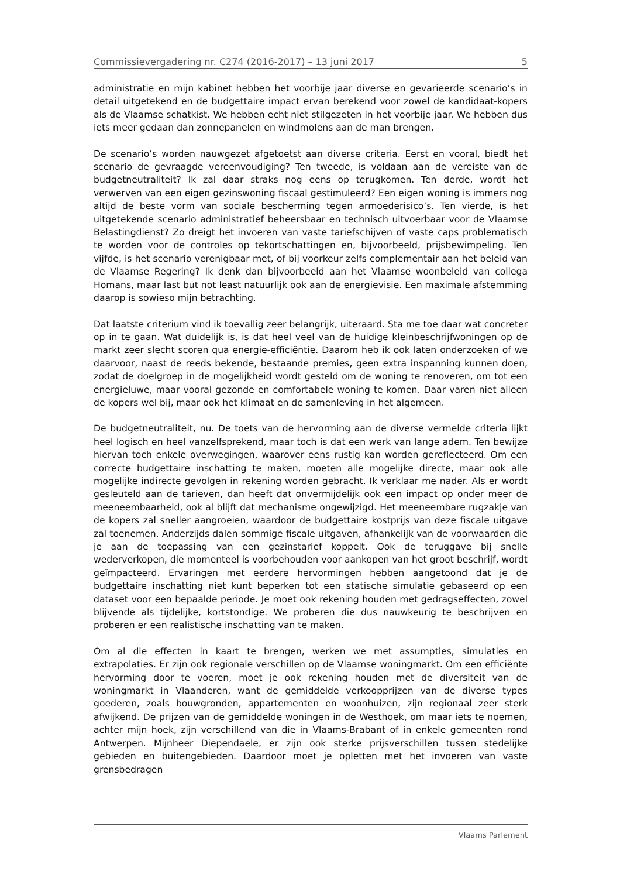Commissievergadering nr. C274 (2016-2017) – 13 juni 2017 5
administratie en mijn kabinet hebben het voorbije jaar diverse en gevarieerde scenario’s in detail uitgetekend en de budgettaire impact ervan berekend voor zowel de kandidaat-kopers als de Vlaamse schatkist. We hebben echt niet stil­gezeten in het voorbije jaar. We hebben dus iets meer gedaan dan zonnepanelen en windmolens aan de man brengen.
De scenario’s worden nauwgezet afgetoetst aan diverse criteria. Eerst en vooral, biedt het scenario de gevraagde vereenvoudiging? Ten tweede, is voldaan aan de vereiste van de budgetneutraliteit? Ik zal daar straks nog eens op terugkomen. Ten derde, wordt het verwerven van een eigen gezinswoning fiscaal gestimuleerd? Een eigen woning is immers nog altijd de beste vorm van sociale bescherming tegen armoederisico’s. Ten vierde, is het uitgetekende scenario administratief beheersbaar en technisch uitvoerbaar voor de Vlaamse Belastingdienst? Zo dreigt het invoeren van vaste tariefschijven of vaste caps problematisch te worden voor de controles op tekortschattingen en, bijvoorbeeld, prijsbewimpeling. Ten vijfde, is het scenario verenigbaar met, of bij voorkeur zelfs complementair aan het beleid van de Vlaamse Regering? Ik denk dan bijvoorbeeld aan het Vlaamse woonbeleid van collega Homans, maar last but not least natuurlijk ook aan de energievisie. Een maximale afstemming daarop is sowieso mijn betrachting.
Dat laatste criterium vind ik toevallig zeer belangrijk, uiteraard. Sta me toe daar wat concreter op in te gaan. Wat duidelijk is, is dat heel veel van de huidige kleinbeschrijfwoningen op de markt zeer slecht scoren qua energie-efficiëntie. Daarom heb ik ook laten onderzoeken of we daarvoor, naast de reeds bekende, bestaande premies, geen extra inspanning kunnen doen, zodat de doelgroep in de mogelijkheid wordt gesteld om de woning te renoveren, om tot een energieluwe, maar vooral gezonde en comfortabele woning te komen. Daar varen niet alleen de kopers wel bij, maar ook het klimaat en de samenleving in het algemeen.
De budgetneutraliteit, nu. De toets van de hervorming aan de diverse vermelde criteria lijkt heel logisch en heel vanzelfsprekend, maar toch is dat een werk van lange adem. Ten bewijze hiervan toch enkele overwegingen, waarover eens rustig kan worden gereflecteerd. Om een correcte budgettaire inschatting te maken, moeten alle mogelijke directe, maar ook alle mogelijke indirecte gevolgen in rekening worden gebracht. Ik verklaar me nader. Als er wordt gesleuteld aan de tarieven, dan heeft dat onvermijdelijk ook een impact op onder meer de mee­neembaarheid, ook al blijft dat mechanisme ongewijzigd. Het meeneembare rugzakje van de kopers zal sneller aangroeien, waardoor de budgettaire kostprijs van deze fiscale uitgave zal toenemen. Anderzijds dalen sommige fiscale uitgaven, afhankelijk van de voorwaarden die je aan de toepassing van een gezinstarief koppelt. Ook de teruggave bij snelle wederverkopen, die momenteel is voor­behouden voor aankopen van het groot beschrijf, wordt geïmpacteerd. Ervaringen met eerdere hervormingen hebben aangetoond dat je de budgettaire inschatting niet kunt beperken tot een statische simulatie gebaseerd op een dataset voor een bepaalde periode. Je moet ook rekening houden met gedragseffecten, zowel blijvende als tijdelijke, kortstondige. We proberen die dus nauwkeurig te beschrij­ven en proberen er een realistische inschatting van te maken.
Om al die effecten in kaart te brengen, werken we met assumpties, simulaties en extrapolaties. Er zijn ook regionale verschillen op de Vlaamse woningmarkt. Om een efficiënte hervorming door te voeren, moet je ook rekening houden met de diversiteit van de woningmarkt in Vlaanderen, want de gemiddelde verkoopprijzen van de diverse types goederen, zoals bouwgronden, appartementen en woon­huizen, zijn regionaal zeer sterk afwijkend. De prijzen van de gemiddelde woningen in de Westhoek, om maar iets te noemen, achter mijn hoek, zijn verschillend van die in Vlaams-Brabant of in enkele gemeenten rond Antwerpen. Mijnheer Diependaele, er zijn ook sterke prijsverschillen tussen stedelijke gebieden en buiten­gebieden. Daardoor moet je opletten met het invoeren van vaste grensbedragen
Vlaams Parlement